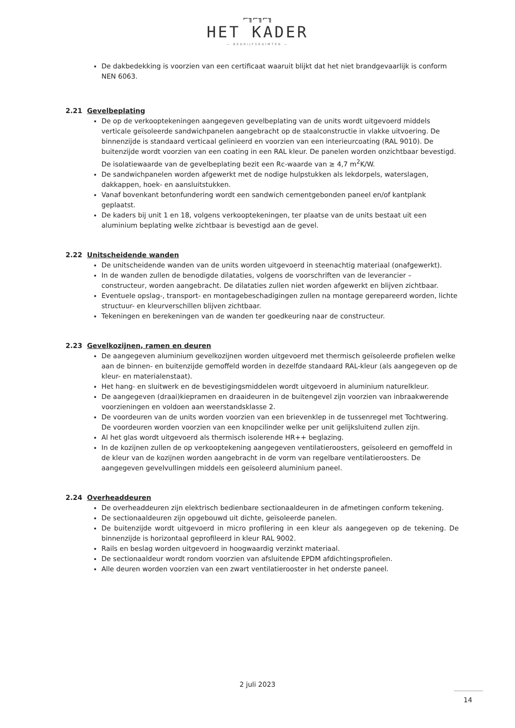⌐╖⌐╖⌐╖
HET KADER
— BEDRIJFSRUIMTEN —
De dakbedekking is voorzien van een certificaat waaruit blijkt dat het niet brandgevaarlijk is conform NEN 6063.
2.21 Gevelbeplating
De op de verkooptekeningen aangegeven gevelbeplating van de units wordt uitgevoerd middels verticale geïsoleerde sandwichpanelen aangebracht op de staalconstructie in vlakke uitvoering. De binnenzijde is standaard verticaal gelinieerd en voorzien van een interieurcoating (RAL 9010). De buitenzijde wordt voorzien van een coating in een RAL kleur. De panelen worden onzichtbaar bevestigd. De isolatiewaarde van de gevelbeplating bezit een Rc-waarde van ≥ 4,7 m<sup>2</sup>K/W.
De sandwichpanelen worden afgewerkt met de nodige hulpstukken als lekdorpels, waterslagen, dakkappen, hoek- en aansluitstukken.
Vanaf bovenkant betonfundering wordt een sandwich cementgebonden paneel en/of kantplank geplaatst.
De kaders bij unit 1 en 18, volgens verkooptekeningen, ter plaatse van de units bestaat uit een aluminium beplating welke zichtbaar is bevestigd aan de gevel.
2.22 Unitscheidende wanden
De unitscheidende wanden van de units worden uitgevoerd in steenachtig materiaal (onafgewerkt).
In de wanden zullen de benodigde dilataties, volgens de voorschriften van de leverancier – constructeur, worden aangebracht. De dilataties zullen niet worden afgewerkt en blijven zichtbaar.
Eventuele opslag-, transport- en montagebeschadigingen zullen na montage gerepareerd worden, lichte structuur- en kleurverschillen blijven zichtbaar.
Tekeningen en berekeningen van de wanden ter goedkeuring naar de constructeur.
2.23 Gevelkozijnen, ramen en deuren
De aangegeven aluminium gevelkozijnen worden uitgevoerd met thermisch geïsoleerde profielen welke aan de binnen- en buitenzijde gemoffeld worden in dezelfde standaard RAL-kleur (als aangegeven op de kleur- en materialenstaat).
Het hang- en sluitwerk en de bevestigingsmiddelen wordt uitgevoerd in aluminium naturelkleur.
De aangegeven (draai)kiepramen en draaideuren in de buitengevel zijn voorzien van inbraakwerende voorzieningen en voldoen aan weerstandsklasse 2.
De voordeuren van de units worden voorzien van een brievenklep in de tussenregel met Tochtwering. De voordeuren worden voorzien van een knopcilinder welke per unit gelijksluitend zullen zijn.
Al het glas wordt uitgevoerd als thermisch isolerende HR++ beglazing.
In de kozijnen zullen de op verkooptekening aangegeven ventilatieroosters, geïsoleerd en gemoffeld in de kleur van de kozijnen worden aangebracht in de vorm van regelbare ventilatieroosters. De aangegeven gevelvullingen middels een geïsoleerd aluminium paneel.
2.24 Overheaddeuren
De overheaddeuren zijn elektrisch bedienbare sectionaaldeuren in de afmetingen conform tekening.
De sectionaaldeuren zijn opgebouwd uit dichte, geïsoleerde panelen.
De buitenzijde wordt uitgevoerd in micro profilering in een kleur als aangegeven op de tekening. De binnenzijde is horizontaal geprofileerd in kleur RAL 9002.
Rails en beslag worden uitgevoerd in hoogwaardig verzinkt materiaal.
De sectionaaldeur wordt rondom voorzien van afsluitende EPDM afdichtingsprofielen.
Alle deuren worden voorzien van een zwart ventilatierooster in het onderste paneel.
2 juli 2023
14